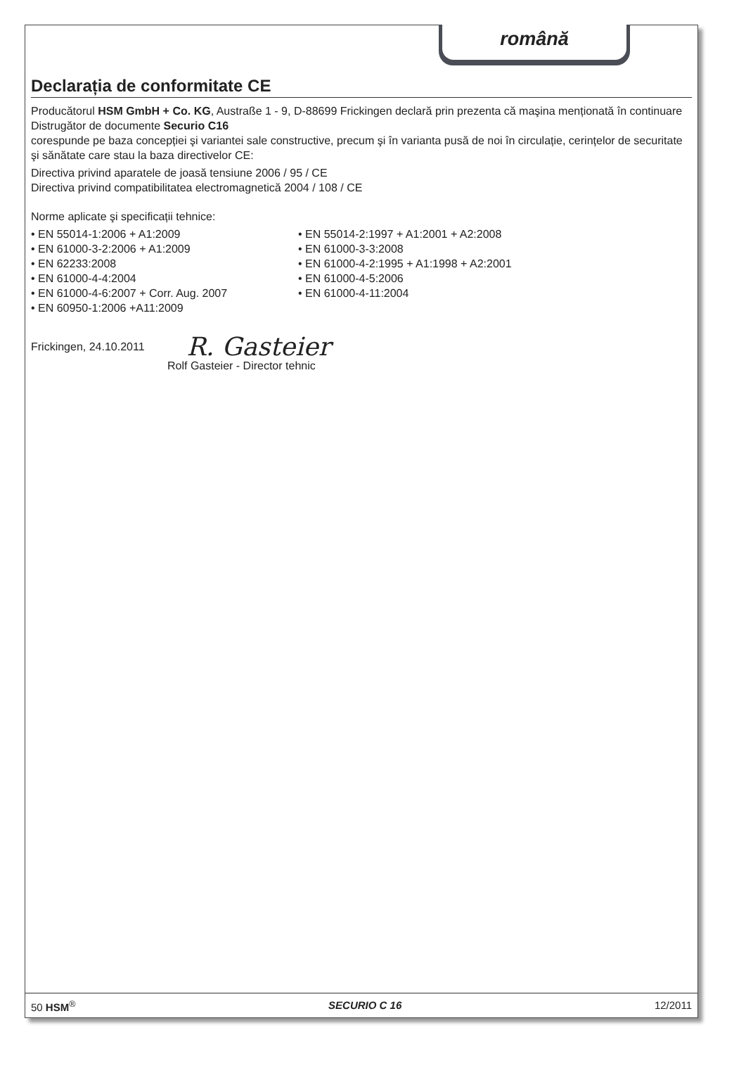română
Declarația de conformitate CE
Producătorul HSM GmbH + Co. KG, Austraße 1 - 9, D-88699 Frickingen declară prin prezenta că maşina menționată în continuare
Distrugător de documente Securio C16
corespunde pe baza concepției şi variantei sale constructive, precum şi în varianta pusă de noi în circulație, cerințelor de securitate şi sănătate care stau la baza directivelor CE:
Directiva privind aparatele de joasă tensiune 2006 / 95 / CE
Directiva privind compatibilitatea electromagnetică 2004 / 108 / CE
Norme aplicate şi specificații tehnice:
• EN 55014-1:2006 + A1:2009
• EN 61000-3-2:2006 + A1:2009
• EN 62233:2008
• EN 61000-4-4:2004
• EN 61000-4-6:2007 + Corr. Aug. 2007
• EN 60950-1:2006 +A11:2009
• EN 55014-2:1997 + A1:2001 + A2:2008
• EN 61000-3-3:2008
• EN 61000-4-2:1995 + A1:1998 + A2:2001
• EN 61000-4-5:2006
• EN 61000-4-11:2004
Frickingen, 24.10.2011 R. Gasteier
Rolf Gasteier - Director tehnic
50 HSM<sup>®</sup> SECURIO C 16 12/2011